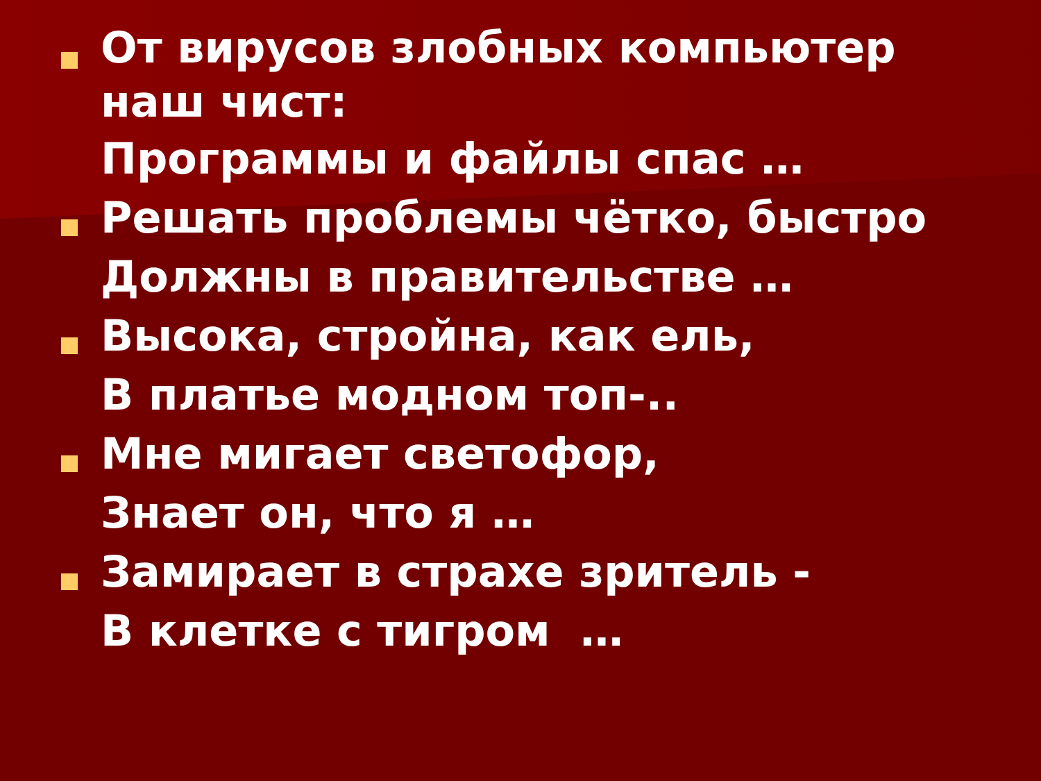От вирусов злобных компьютер наш чист:
Программы и файлы спас …
Решать проблемы чётко, быстро
Должны в правительстве …
Высока, стройна, как ель,
В платье модном топ-..
Мне мигает светофор,
Знает он, что я …
Замирает в страхе зритель -
В клетке с тигром …